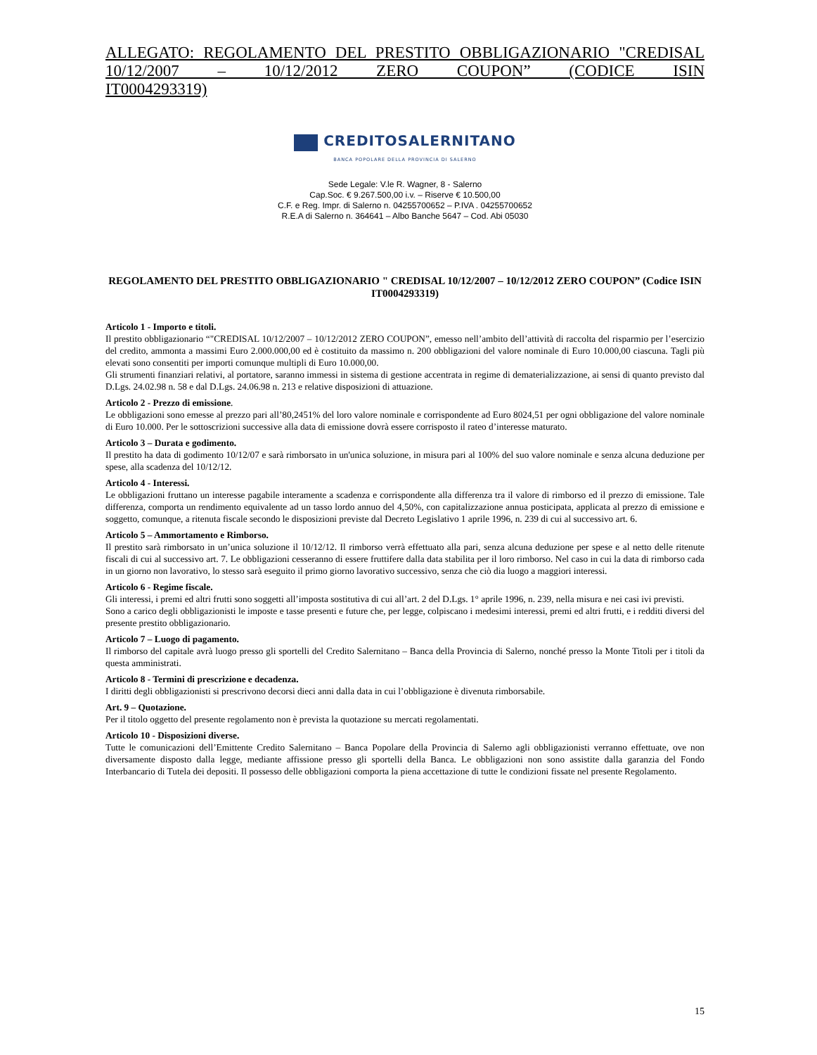ALLEGATO: REGOLAMENTO DEL PRESTITO OBBLIGAZIONARIO "CREDISAL 10/12/2007 – 10/12/2012 ZERO COUPON” (CODICE ISIN
IT0004293319)
CREDITOSALERNITANO
BANCA POPOLARE DELLA PROVINCIA DI SALERNO
Sede Legale: V.le R. Wagner, 8 - Salerno
Cap.Soc. € 9.267.500,00 i.v. – Riserve € 10.500,00
C.F. e Reg. Impr. di Salerno n. 04255700652 – P.IVA . 04255700652
R.E.A di Salerno n. 364641 – Albo Banche 5647 – Cod. Abi 05030
REGOLAMENTO DEL PRESTITO OBBLIGAZIONARIO " CREDISAL 10/12/2007 – 10/12/2012 ZERO COUPON” (Codice ISIN IT0004293319)
Articolo 1 - Importo e titoli.
Il prestito obbligazionario “"CREDISAL 10/12/2007 – 10/12/2012 ZERO COUPON”, emesso nell’ambito dell’attività di raccolta del risparmio per l’esercizio del credito, ammonta a massimi Euro 2.000.000,00 ed è costituito da massimo n. 200 obbligazioni del valore nominale di Euro 10.000,00 ciascuna. Tagli più elevati sono consentiti per importi comunque multipli di Euro 10.000,00.
Gli strumenti finanziari relativi, al portatore, saranno immessi in sistema di gestione accentrata in regime di dematerializzazione, ai sensi di quanto previsto dal D.Lgs. 24.02.98 n. 58 e dal D.Lgs. 24.06.98 n. 213 e relative disposizioni di attuazione.
Articolo 2 - Prezzo di emissione.
Le obbligazioni sono emesse al prezzo pari all’80,2451% del loro valore nominale e corrispondente ad Euro 8024,51 per ogni obbligazione del valore nominale di Euro 10.000. Per le sottoscrizioni successive alla data di emissione dovrà essere corrisposto il rateo d’interesse maturato.
Articolo 3 – Durata e godimento.
Il prestito ha data di godimento 10/12/07 e sarà rimborsato in un'unica soluzione, in misura pari al 100% del suo valore nominale e senza alcuna deduzione per spese, alla scadenza del 10/12/12.
Articolo 4 - Interessi.
Le obbligazioni fruttano un interesse pagabile interamente a scadenza e corrispondente alla differenza tra il valore di rimborso ed il prezzo di emissione. Tale differenza, comporta un rendimento equivalente ad un tasso lordo annuo del 4,50%, con capitalizzazione annua posticipata, applicata al prezzo di emissione e soggetto, comunque, a ritenuta fiscale secondo le disposizioni previste dal Decreto Legislativo 1 aprile 1996, n. 239 di cui al successivo art. 6.
Articolo 5 – Ammortamento e Rimborso.
Il prestito sarà rimborsato in un’unica soluzione il 10/12/12. Il rimborso verrà effettuato alla pari, senza alcuna deduzione per spese e al netto delle ritenute fiscali di cui al successivo art. 7. Le obbligazioni cesseranno di essere fruttifere dalla data stabilita per il loro rimborso. Nel caso in cui la data di rimborso cada in un giorno non lavorativo, lo stesso sarà eseguito il primo giorno lavorativo successivo, senza che ciò dia luogo a maggiori interessi.
Articolo 6 - Regime fiscale.
Gli interessi, i premi ed altri frutti sono soggetti all’imposta sostitutiva di cui all’art. 2 del D.Lgs. 1° aprile 1996, n. 239, nella misura e nei casi ivi previsti.
Sono a carico degli obbligazionisti le imposte e tasse presenti e future che, per legge, colpiscano i medesimi interessi, premi ed altri frutti, e i redditi diversi del presente prestito obbligazionario.
Articolo 7 – Luogo di pagamento.
Il rimborso del capitale avrà luogo presso gli sportelli del Credito Salernitano – Banca della Provincia di Salerno, nonché presso la Monte Titoli per i titoli da questa amministrati.
Articolo 8 - Termini di prescrizione e decadenza.
I diritti degli obbligazionisti si prescrivono decorsi dieci anni dalla data in cui l’obbligazione è divenuta rimborsabile.
Art. 9 – Quotazione.
Per il titolo oggetto del presente regolamento non è prevista la quotazione su mercati regolamentati.
Articolo 10 - Disposizioni diverse.
Tutte le comunicazioni dell’Emittente Credito Salernitano – Banca Popolare della Provincia di Salerno agli obbligazionisti verranno effettuate, ove non diversamente disposto dalla legge, mediante affissione presso gli sportelli della Banca. Le obbligazioni non sono assistite dalla garanzia del Fondo Interbancario di Tutela dei depositi. Il possesso delle obbligazioni comporta la piena accettazione di tutte le condizioni fissate nel presente Regolamento.
15